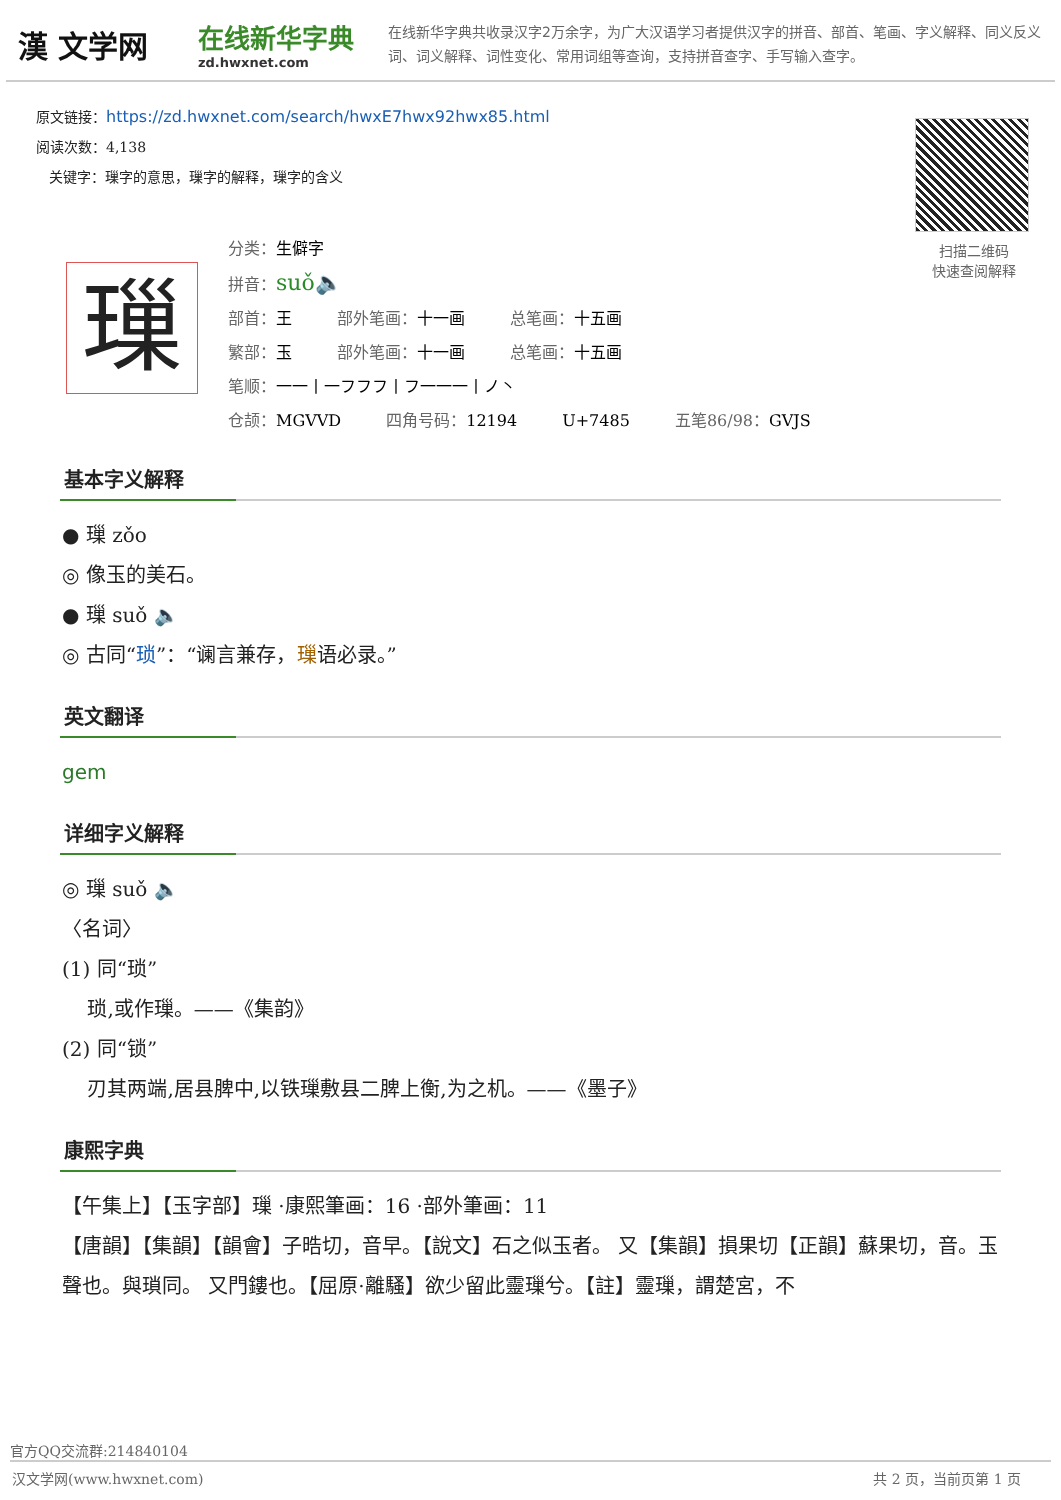漢 文学网
在线新华字典
zd.hwxnet.com
在线新华字典共收录汉字2万余字，为广大汉语学习者提供汉字的拼音、部首、笔画、字义解释、同义反义词、词义解释、词性变化、常用词组等查询，支持拼音查字、手写输入查字。
原文链接：https://zd.hwxnet.com/search/hwxE7hwx92hwx85.html
阅读次数：4,138
关键字：璅字的意思，璅字的解释，璅字的含义
扫描二维码
快速查阅解释
璅
分类：生僻字
拼音：suǒ🔈
部首：王 部外笔画：十一画 总笔画：十五画
繁部：玉 部外笔画：十一画 总笔画：十五画
笔顺：一一丨一フフフ丨フ一一一丨ノ丶
仓颉：MGVVD 四角号码：12194 U+7485 五笔86/98：GVJS
基本字义解释
● 璅 zǒo
◎ 像玉的美石。
● 璅 suǒ 🔈
◎ 古同“琐”：“谰言兼存，璅语必录。”
英文翻译
gem
详细字义解释
◎ 璅 suǒ 🔈
〈名词〉
(1) 同“琐”
琐,或作璅。——《集韵》
(2) 同“锁”
刃其两端,居县脾中,以铁璅敷县二脾上衡,为之机。——《墨子》
康熙字典
【午集上】【玉字部】璅 ·康熙筆画：16 ·部外筆画：11
【唐韻】【集韻】【韻會】子晧切，音早。【說文】石之似玉者。 又【集韻】損果切【正韻】蘇果切，音。玉聲也。與瑣同。 又門鏤也。【屈原·離騷】欲少留此靈璅兮。【註】靈璅，謂楚宮，不
官方QQ交流群:214840104
汉文学网(www.hwxnet.com) 共 2 页，当前页第 1 页